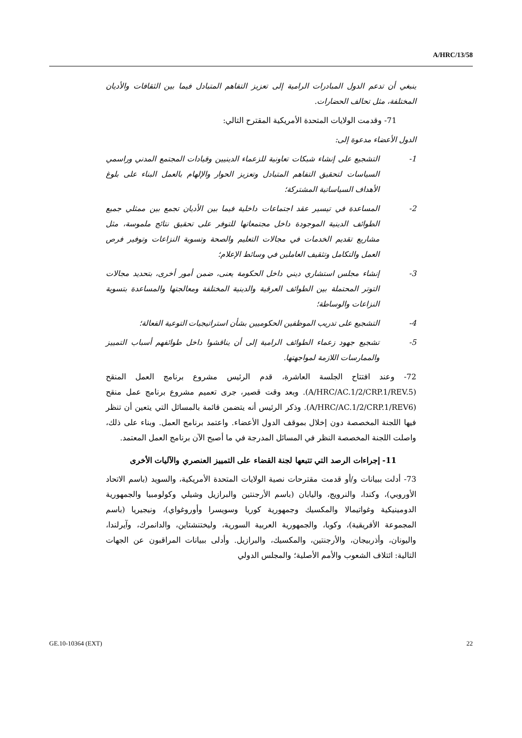A/HRC/13/58
ينبغي أن تدعم الدول المبادرات الرامية إلى تعزيز التفاهم المتبادل فيما بين الثقافات والأديان المختلفة، مثل تحالف الحضارات.
71- وقدمت الولايات المتحدة الأمريكية المقترح التالي:
الدول الأعضاء مدعوة إلى:
1- التشجيع على إنشاء شبكات تعاونية للزعماء الدينيين وقيادات المجتمع المدني وراسمي السياسات لتحقيق التفاهم المتبادل وتعزيز الحوار والإلهام بالعمل البناء على بلوغ الأهداف السياساتية المشتركة؛
2- المساعدة في تيسير عقد اجتماعات داخلية فيما بين الأديان تجمع بين ممثلي جميع الطوائف الدينية الموجودة داخل مجتمعاتها للتوفر على تحقيق نتائج ملموسة، مثل مشاريع تقديم الخدمات في مجالات التعليم والصحة وتسوية النزاعات وتوفير فرص العمل والتكامل وتثقيف العاملين في وسائط الإعلام؛
3- إنشاء مجلس استشاري ديني داخل الحكومة يعنى، ضمن أمور أخرى، بتحديد مجالات التوتر المحتملة بين الطوائف العرقية والدينية المختلفة ومعالجتها والمساعدة بتسوية النزاعات والوساطة؛
4- التشجيع على تدريب الموظفين الحكوميين بشأن استراتيجيات التوعية الفعالة؛
5- تشجيع جهود زعماء الطوائف الرامية إلى أن يناقشوا داخل طوائفهم أسباب التمييز والممارسات اللازمة لمواجهتها.
72- وعند افتتاح الجلسة العاشرة، قدم الرئيس مشروع برنامج العمل المنقح (A/HRC/AC.1/2/CRP.1/REV.5). وبعد وقت قصير، جرى تعميم مشروع برنامج عمل منقح (A/HRC/AC.1/2/CRP.1/REV6). وذكر الرئيس أنه يتضمن قائمة بالمسائل التي يتعين أن تنظر فيها اللجنة المخصصة دون إخلال بموقف الدول الأعضاء. واعتمد برنامج العمل. وبناء على ذلك، واصلت اللجنة المخصصة النظر في المسائل المدرجة في ما أصبح الآن برنامج العمل المعتمد.
11- إجراءات الرصد التي تتبعها لجنة القضاء على التمييز العنصري والآليات الأخرى
73- أدلت ببيانات و/أو قدمت مقترحات نصية الولايات المتحدة الأمريكية، والسويد (باسم الاتحاد الأوروبي)، وكندا، والنرويج، واليابان (باسم الأرجنتين والبرازيل وشيلي وكولومبيا والجمهورية الدومينيكية وغواتيمالا والمكسيك وجمهورية كوريا وسويسرا وأوروغواي)، ونيجيريا (باسم المجموعة الأفريقية)، وكوبا، والجمهورية العربية السورية، وليختنشتاين، والدانمرك، وآيرلندا، واليونان، وأذربيجان، والأرجنتين، والمكسيك، والبرازيل. وأدلى ببيانات المراقبون عن الجهات التالية: ائتلاف الشعوب والأمم الأصلية؛ والمجلس الدولي
GE.10-10364 (EXT) 22